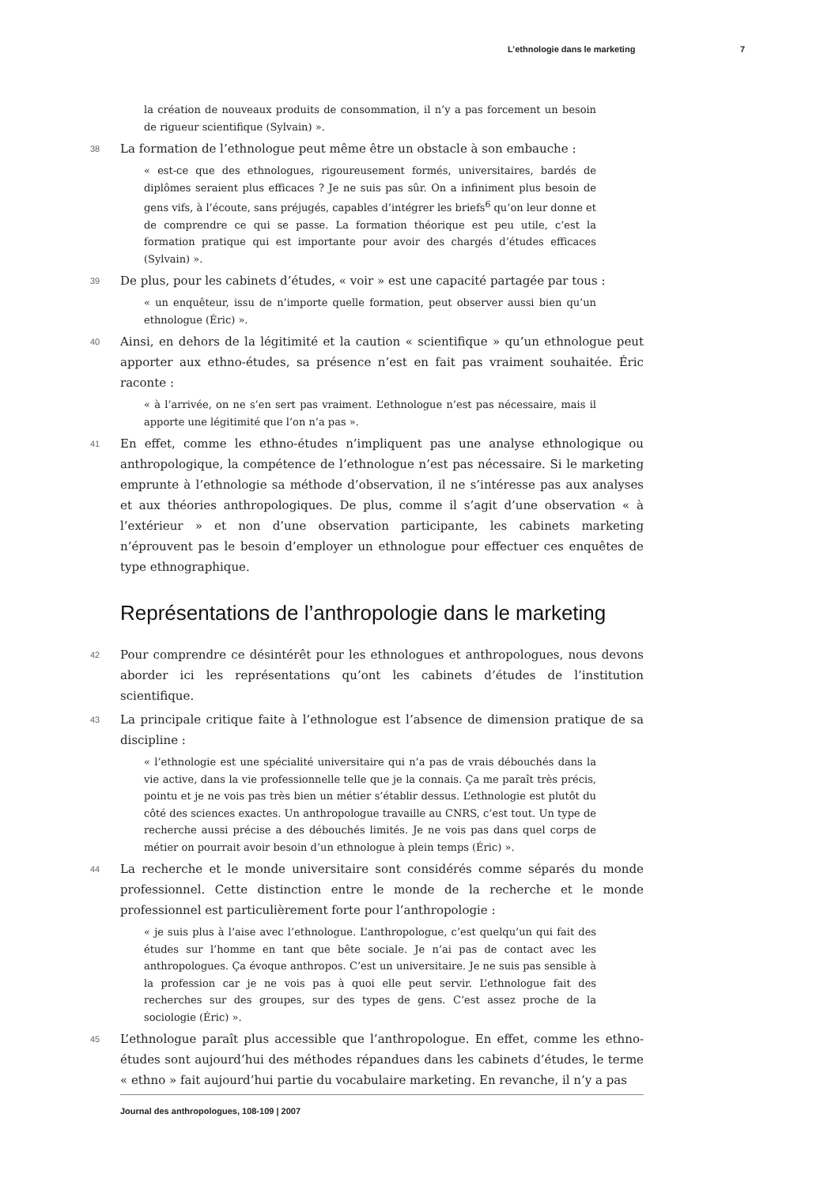L’ethnologie dans le marketing 7
la création de nouveaux produits de consommation, il n’y a pas forcement un besoin de rigueur scientifique (Sylvain) ».
38 La formation de l’ethnologue peut même être un obstacle à son embauche :
« est-ce que des ethnologues, rigoureusement formés, universitaires, bardés de diplômes seraient plus efficaces ? Je ne suis pas sûr. On a infiniment plus besoin de gens vifs, à l’écoute, sans préjugés, capables d’intégrer les briefs<sup>6</sup> qu’on leur donne et de comprendre ce qui se passe. La formation théorique est peu utile, c’est la formation pratique qui est importante pour avoir des chargés d’études efficaces (Sylvain) ».
39 De plus, pour les cabinets d’études, « voir » est une capacité partagée par tous :
« un enquêteur, issu de n’importe quelle formation, peut observer aussi bien qu’un ethnologue (Éric) ».
40 Ainsi, en dehors de la légitimité et la caution « scientifique » qu’un ethnologue peut apporter aux ethno-études, sa présence n’est en fait pas vraiment souhaitée. Éric raconte :
« à l’arrivée, on ne s’en sert pas vraiment. L’ethnologue n’est pas nécessaire, mais il apporte une légitimité que l’on n’a pas ».
41 En effet, comme les ethno-études n’impliquent pas une analyse ethnologique ou anthropologique, la compétence de l’ethnologue n’est pas nécessaire. Si le marketing emprunte à l’ethnologie sa méthode d’observation, il ne s’intéresse pas aux analyses et aux théories anthropologiques. De plus, comme il s’agit d’une observation « à l’extérieur » et non d’une observation participante, les cabinets marketing n’éprouvent pas le besoin d’employer un ethnologue pour effectuer ces enquêtes de type ethnographique.
Représentations de l’anthropologie dans le marketing
42 Pour comprendre ce désintérêt pour les ethnologues et anthropologues, nous devons aborder ici les représentations qu’ont les cabinets d’études de l’institution scientifique.
43 La principale critique faite à l’ethnologue est l’absence de dimension pratique de sa discipline :
« l’ethnologie est une spécialité universitaire qui n’a pas de vrais débouchés dans la vie active, dans la vie professionnelle telle que je la connais. Ça me paraît très précis, pointu et je ne vois pas très bien un métier s’établir dessus. L’ethnologie est plutôt du côté des sciences exactes. Un anthropologue travaille au CNRS, c’est tout. Un type de recherche aussi précise a des débouchés limités. Je ne vois pas dans quel corps de métier on pourrait avoir besoin d’un ethnologue à plein temps (Éric) ».
44 La recherche et le monde universitaire sont considérés comme séparés du monde professionnel. Cette distinction entre le monde de la recherche et le monde professionnel est particulièrement forte pour l’anthropologie :
« je suis plus à l’aise avec l’ethnologue. L’anthropologue, c’est quelqu’un qui fait des études sur l’homme en tant que bête sociale. Je n’ai pas de contact avec les anthropologues. Ça évoque anthropos. C’est un universitaire. Je ne suis pas sensible à la profession car je ne vois pas à quoi elle peut servir. L’ethnologue fait des recherches sur des groupes, sur des types de gens. C’est assez proche de la sociologie (Éric) ».
45 L’ethnologue paraît plus accessible que l’anthropologue. En effet, comme les ethno-études sont aujourd’hui des méthodes répandues dans les cabinets d’études, le terme « ethno » fait aujourd’hui partie du vocabulaire marketing. En revanche, il n’y a pas
Journal des anthropologues, 108-109 | 2007